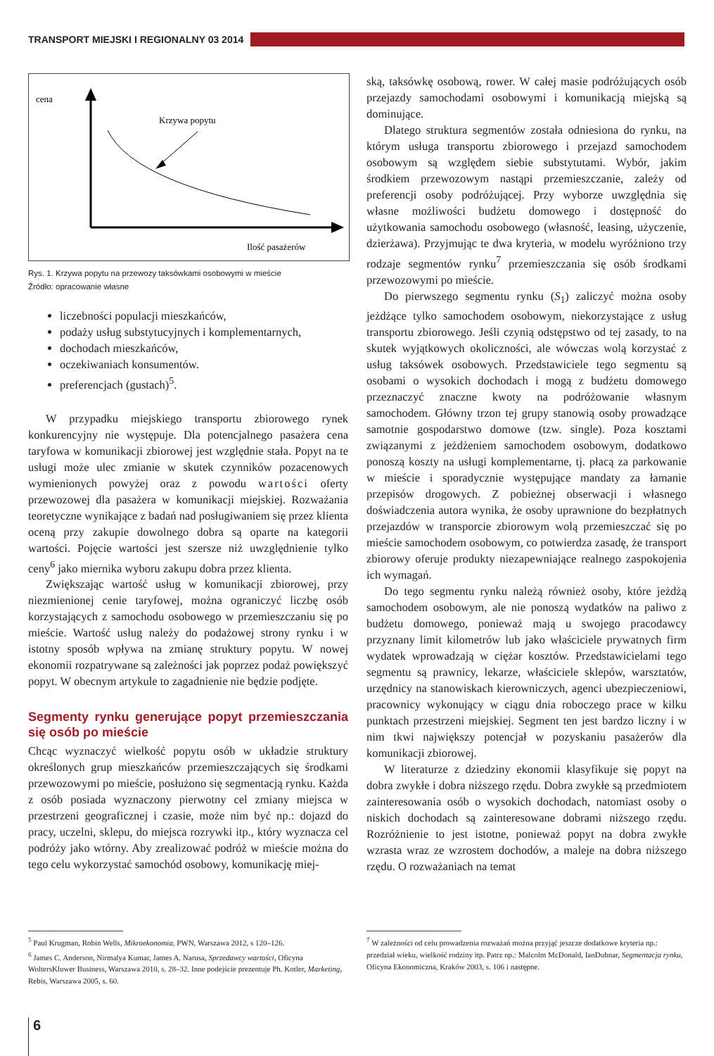TRANSPORT MIEJSKI I REGIONALNY 03 2014
cena
Krzywa popytu
Ilość pasażerów
Rys. 1. Krzywa popytu na przewozy taksówkami osobowymi w mieście
Źródło: opracowanie własne
liczebności populacji mieszkańców,
podaży usług substytucyjnych i komplementarnych,
dochodach mieszkańców,
oczekiwaniach konsumentów.
preferencjach (gustach)<sup>5</sup>.
W przypadku miejskiego transportu zbiorowego rynek konkurencyjny nie występuje. Dla potencjalnego pasażera cena taryfowa w komunikacji zbiorowej jest względnie stała. Popyt na te usługi może ulec zmianie w skutek czynników pozacenowych wymienionych powyżej oraz z powodu wartości oferty przewozowej dla pasażera w komunikacji miejskiej. Rozważania teoretyczne wynikające z badań nad posługiwaniem się przez klienta oceną przy zakupie dowolnego dobra są oparte na kategorii wartości. Pojęcie wartości jest szersze niż uwzględnienie tylko ceny<sup>6</sup> jako miernika wyboru zakupu dobra przez klienta.
Zwiększając wartość usług w komunikacji zbiorowej, przy niezmienionej cenie taryfowej, można ograniczyć liczbę osób korzystających z samochodu osobowego w przemieszczaniu się po mieście. Wartość usług należy do podażowej strony rynku i w istotny sposób wpływa na zmianę struktury popytu. W nowej ekonomii rozpatrywane są zależności jak poprzez podaż powiększyć popyt. W obecnym artykule to zagadnienie nie będzie podjęte.
Segmenty rynku generujące popyt przemieszczania się osób po mieście
Chcąc wyznaczyć wielkość popytu osób w układzie struktury określonych grup mieszkańców przemieszczających się środkami przewozowymi po mieście, posłużono się segmentacją rynku. Każda z osób posiada wyznaczony pierwotny cel zmiany miejsca w przestrzeni geograficznej i czasie, może nim być np.: dojazd do pracy, uczelni, sklepu, do miejsca rozrywki itp., który wyznacza cel podróży jako wtórny. Aby zrealizować podróż w mieście można do tego celu wykorzystać samochód osobowy, komunikację miej-
ską, taksówkę osobową, rower. W całej masie podróżujących osób przejazdy samochodami osobowymi i komunikacją miejską są dominujące.
Dlatego struktura segmentów została odniesiona do rynku, na którym usługa transportu zbiorowego i przejazd samochodem osobowym są względem siebie substytutami. Wybór, jakim środkiem przewozowym nastąpi przemieszczanie, zależy od preferencji osoby podróżującej. Przy wyborze uwzględnia się własne możliwości budżetu domowego i dostępność do użytkowania samochodu osobowego (własność, leasing, użyczenie, dzierżawa). Przyjmując te dwa kryteria, w modelu wyróżniono trzy rodzaje segmentów rynku<sup>7</sup> przemieszczania się osób środkami przewozowymi po mieście.
Do pierwszego segmentu rynku (S<sub>1</sub>) zaliczyć można osoby jeżdżące tylko samochodem osobowym, niekorzystające z usług transportu zbiorowego. Jeśli czynią odstępstwo od tej zasady, to na skutek wyjątkowych okoliczności, ale wówczas wolą korzystać z usług taksówek osobowych. Przedstawiciele tego segmentu są osobami o wysokich dochodach i mogą z budżetu domowego przeznaczyć znaczne kwoty na podróżowanie własnym samochodem. Główny trzon tej grupy stanowią osoby prowadzące samotnie gospodarstwo domowe (tzw. single). Poza kosztami związanymi z jeżdżeniem samochodem osobowym, dodatkowo ponoszą koszty na usługi komplementarne, tj. płacą za parkowanie w mieście i sporadycznie występujące mandaty za łamanie przepisów drogowych. Z pobieżnej obserwacji i własnego doświadczenia autora wynika, że osoby uprawnione do bezpłatnych przejazdów w transporcie zbiorowym wolą przemieszczać się po mieście samochodem osobowym, co potwierdza zasadę, że transport zbiorowy oferuje produkty niezapewniające realnego zaspokojenia ich wymagań.
Do tego segmentu rynku należą również osoby, które jeżdżą samochodem osobowym, ale nie ponoszą wydatków na paliwo z budżetu domowego, ponieważ mają u swojego pracodawcy przyznany limit kilometrów lub jako właściciele prywatnych firm wydatek wprowadzają w ciężar kosztów. Przedstawicielami tego segmentu są prawnicy, lekarze, właściciele sklepów, warsztatów, urzędnicy na stanowiskach kierowniczych, agenci ubezpieczeniowi, pracownicy wykonujący w ciągu dnia roboczego prace w kilku punktach przestrzeni miejskiej. Segment ten jest bardzo liczny i w nim tkwi największy potencjał w pozyskaniu pasażerów dla komunikacji zbiorowej.
W literaturze z dziedziny ekonomii klasyfikuje się popyt na dobra zwykłe i dobra niższego rzędu. Dobra zwykłe są przedmiotem zainteresowania osób o wysokich dochodach, natomiast osoby o niskich dochodach są zainteresowane dobrami niższego rzędu. Rozróżnienie to jest istotne, ponieważ popyt na dobra zwykłe wzrasta wraz ze wzrostem dochodów, a maleje na dobra niższego rzędu. O rozważaniach na temat
<sup>5</sup> Paul Krugman, Robin Wells, Mikroekonomia, PWN, Warszawa 2012, s 120–126.
<sup>6</sup> James C. Anderson, Nirmalya Kumar, James A. Narusa, Sprzedawcy wartości, Oficyna WoltersKluwer Business, Warszawa 2010, s. 28–32. Inne podejście prezentuje Ph. Kotler, Marketing, Rebis, Warszawa 2005, s. 60.
<sup>7</sup> W zależności od celu prowadzenia rozważań można przyjąć jeszcze dodatkowe kryteria np.: przedział wieku, wielkość rodziny itp. Patrz np.: Malcolm McDonald, IanDubnar, Segmentacja rynku, Oficyna Ekonomiczna, Kraków 2003, s. 106 i następne.
6